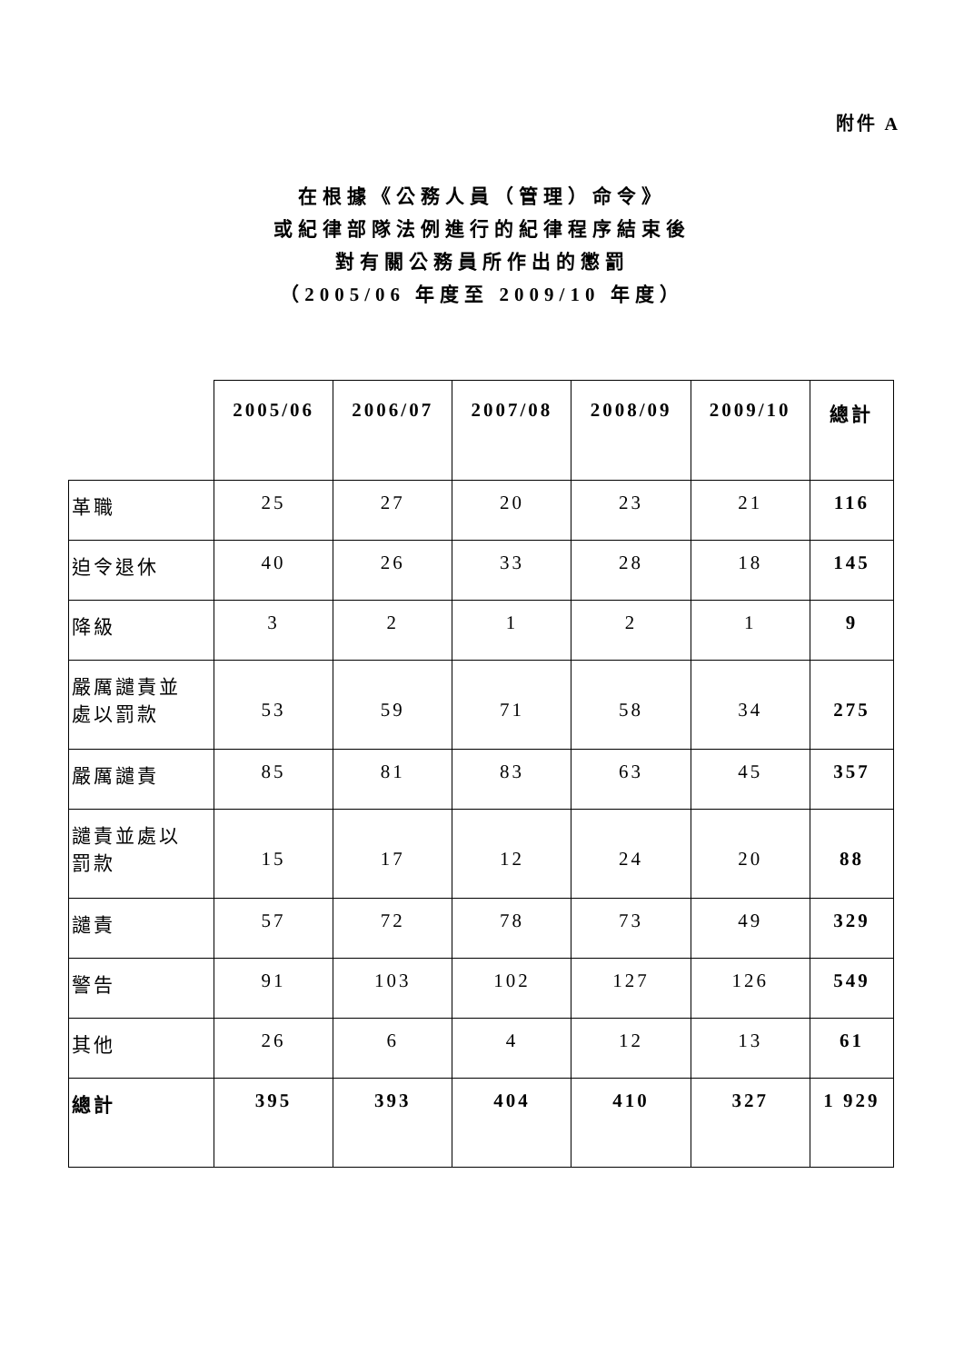附件 A
在根據《公務人員（管理）命令》
或紀律部隊法例進行的紀律程序結束後
對有關公務員所作出的懲罰
（2005/06 年度至 2009/10 年度）
| | 2005/06 | 2006/07 | 2007/08 | 2008/09 | 2009/10 | 總計 |
| --- | --- | --- | --- | --- | --- | --- |
| 革職 | 25 | 27 | 20 | 23 | 21 | 116 |
| 迫令退休 | 40 | 26 | 33 | 28 | 18 | 145 |
| 降級 | 3 | 2 | 1 | 2 | 1 | 9 |
| 嚴厲譴責並 處以罰款 | 53 | 59 | 71 | 58 | 34 | 275 |
| 嚴厲譴責 | 85 | 81 | 83 | 63 | 45 | 357 |
| 譴責並處以 罰款 | 15 | 17 | 12 | 24 | 20 | 88 |
| 譴責 | 57 | 72 | 78 | 73 | 49 | 329 |
| 警告 | 91 | 103 | 102 | 127 | 126 | 549 |
| 其他 | 26 | 6 | 4 | 12 | 13 | 61 |
| 總計 | 395 | 393 | 404 | 410 | 327 | 1 929 |